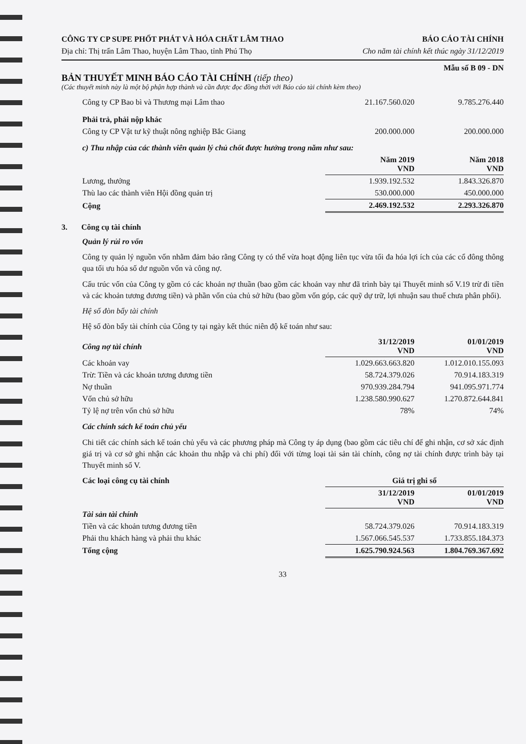CÔNG TY CP SUPE PHỐT PHÁT VÀ HÓA CHẤT LÂM THAO BÁO CÁO TÀI CHÍNH
Địa chỉ: Thị trấn Lâm Thao, huyện Lâm Thao, tỉnh Phú Thọ Cho năm tài chính kết thúc ngày 31/12/2019
Mẫu số B 09 - DN
BẢN THUYẾT MINH BÁO CÁO TÀI CHÍNH (tiếp theo)
(Các thuyết minh này là một bộ phận hợp thành và cần được đọc đồng thời với Báo cáo tài chính kèm theo)
| Công ty CP Bao bì và Thương mại Lâm thao | 21.167.560.020 | 9.785.276.440 |
| Phải trả, phải nộp khác | | |
| Công ty CP Vật tư kỹ thuật nông nghiệp Bắc Giang | 200.000.000 | 200.000.000 |
| c) Thu nhập của các thành viên quản lý chủ chốt được hưởng trong năm như sau: | | |
| | Năm 2019 VND | Năm 2018 VND |
| Lương, thưởng | 1.939.192.532 | 1.843.326.870 |
| Thù lao các thành viên Hội đồng quản trị | 530.000.000 | 450.000.000 |
| Cộng | 2.469.192.532 | 2.293.326.870 |
3. Công cụ tài chính
Quản lý rủi ro vốn
Công ty quản lý nguồn vốn nhằm đảm bảo rằng Công ty có thể vừa hoạt động liên tục vừa tối đa hóa lợi ích của các cổ đông thông qua tối ưu hóa số dư nguồn vốn và công nợ.
Cấu trúc vốn của Công ty gồm có các khoản nợ thuần (bao gồm các khoản vay như đã trình bày tại Thuyết minh số V.19 trừ đi tiền và các khoản tương đương tiền) và phần vốn của chủ sở hữu (bao gồm vốn góp, các quỹ dự trữ, lợi nhuận sau thuế chưa phân phối).
Hệ số đòn bẩy tài chính
Hệ số đòn bẩy tài chính của Công ty tại ngày kết thúc niên độ kế toán như sau:
| Công nợ tài chính | 31/12/2019 VND | 01/01/2019 VND |
| --- | --- | --- |
| Các khoản vay | 1.029.663.663.820 | 1.012.010.155.093 |
| Trừ: Tiền và các khoản tương đương tiền | 58.724.379.026 | 70.914.183.319 |
| Nợ thuần | 970.939.284.794 | 941.095.971.774 |
| Vốn chủ sở hữu | 1.238.580.990.627 | 1.270.872.644.841 |
| Tỷ lệ nợ trên vốn chủ sở hữu | 78% | 74% |
Các chính sách kế toán chủ yếu
Chi tiết các chính sách kế toán chủ yếu và các phương pháp mà Công ty áp dụng (bao gồm các tiêu chí để ghi nhận, cơ sở xác định giá trị và cơ sở ghi nhận các khoản thu nhập và chi phí) đối với từng loại tài sản tài chính, công nợ tài chính được trình bày tại Thuyết minh số V.
| Các loại công cụ tài chính | Giá trị ghi sổ | |
| --- | --- | --- |
| | 31/12/2019 VND | 01/01/2019 VND |
| Tài sản tài chính | | |
| Tiền và các khoản tương đương tiền | 58.724.379.026 | 70.914.183.319 |
| Phải thu khách hàng và phải thu khác | 1.567.066.545.537 | 1.733.855.184.373 |
| Tổng cộng | 1.625.790.924.563 | 1.804.769.367.692 |
33